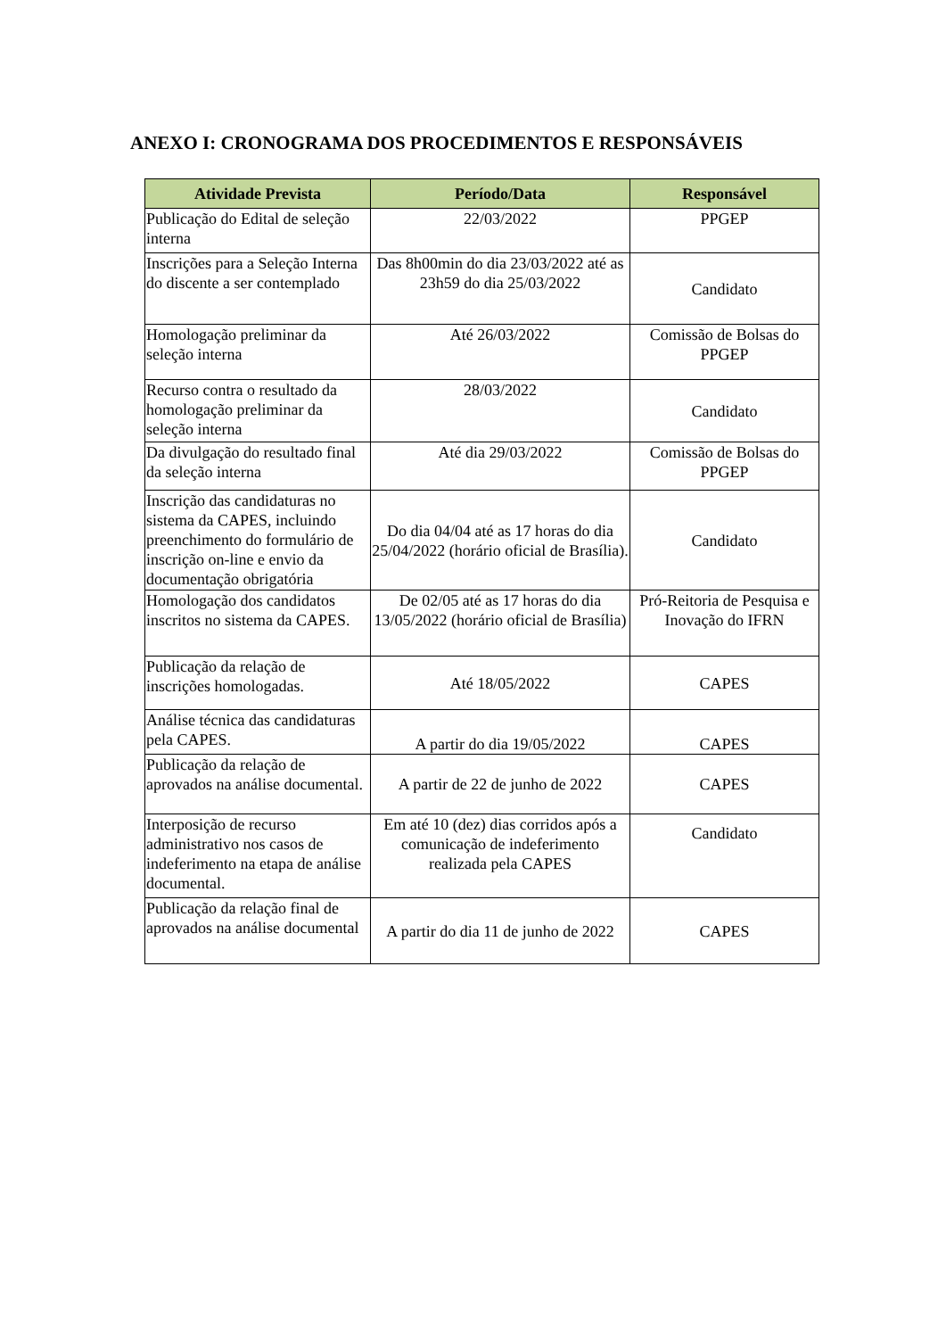ANEXO I: CRONOGRAMA DOS PROCEDIMENTOS E RESPONSÁVEIS
| Atividade Prevista | Período/Data | Responsável |
| --- | --- | --- |
| Publicação do Edital de seleção interna | 22/03/2022 | PPGEP |
| Inscrições para a Seleção Interna do discente a ser contemplado | Das 8h00min do dia 23/03/2022 até as 23h59 do dia 25/03/2022 | Candidato |
| Homologação preliminar da seleção interna | Até 26/03/2022 | Comissão de Bolsas do PPGEP |
| Recurso contra o resultado da homologação preliminar da seleção interna | 28/03/2022 | Candidato |
| Da divulgação do resultado final da seleção interna | Até dia 29/03/2022 | Comissão de Bolsas do PPGEP |
| Inscrição das candidaturas no sistema da CAPES, incluindo preenchimento do formulário de inscrição on-line e envio da documentação obrigatória | Do dia 04/04 até as 17 horas do dia 25/04/2022 (horário oficial de Brasília). | Candidato |
| Homologação dos candidatos inscritos no sistema da CAPES. | De 02/05 até as 17 horas do dia 13/05/2022 (horário oficial de Brasília) | Pró-Reitoria de Pesquisa e Inovação do IFRN |
| Publicação da relação de inscrições homologadas. | Até 18/05/2022 | CAPES |
| Análise técnica das candidaturas pela CAPES. | A partir do dia 19/05/2022 | CAPES |
| Publicação da relação de aprovados na análise documental. | A partir de 22 de junho de 2022 | CAPES |
| Interposição de recurso administrativo nos casos de indeferimento na etapa de análise documental. | Em até 10 (dez) dias corridos após a comunicação de indeferimento realizada pela CAPES | Candidato |
| Publicação da relação final de aprovados na análise documental | A partir do dia 11 de junho de 2022 | CAPES |